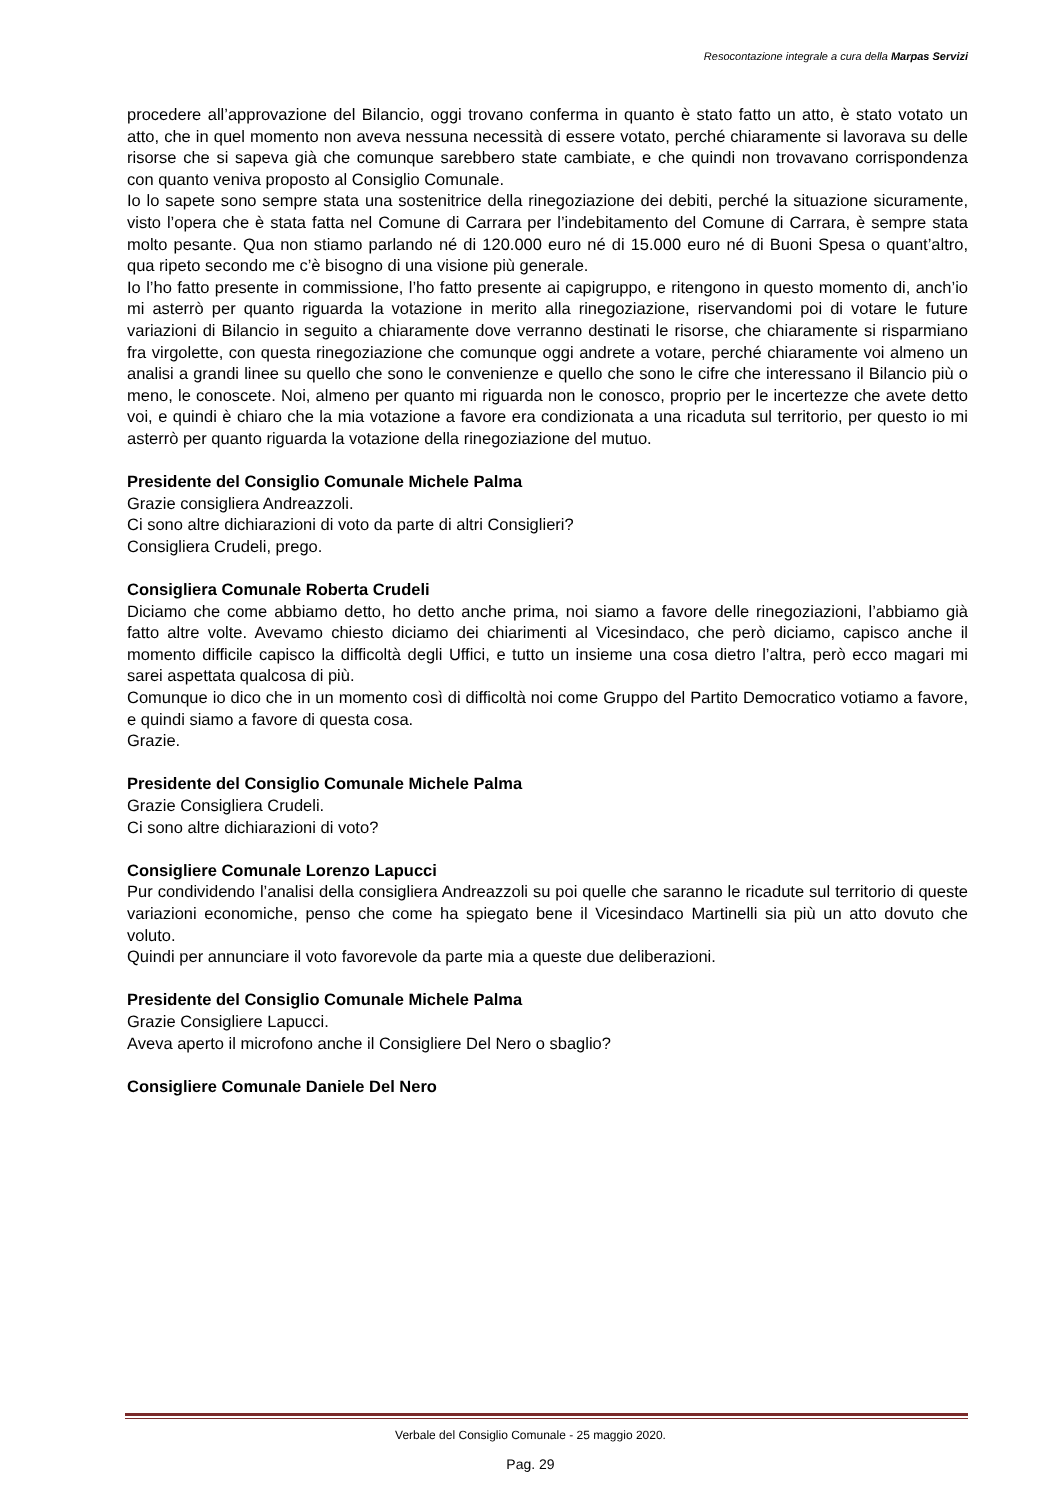Resocontazione integrale a cura della Marpas Servizi
procedere all’approvazione del Bilancio, oggi trovano conferma in quanto è stato fatto un atto, è stato votato un atto, che in quel momento non aveva nessuna necessità di essere votato, perché chiaramente si lavorava su delle risorse che si sapeva già che comunque sarebbero state cambiate, e che quindi non trovavano corrispondenza con quanto veniva proposto al Consiglio Comunale.
Io lo sapete sono sempre stata una sostenitrice della rinegoziazione dei debiti, perché la situazione sicuramente, visto l’opera che è stata fatta nel Comune di Carrara per l’indebitamento del Comune di Carrara, è sempre stata molto pesante. Qua non stiamo parlando né di 120.000 euro né di 15.000 euro né di Buoni Spesa o quant’altro, qua ripeto secondo me c’è bisogno di una visione più generale.
Io l’ho fatto presente in commissione, l’ho fatto presente ai capigruppo, e ritengono in questo momento di, anch’io mi asterrò per quanto riguarda la votazione in merito alla rinegoziazione, riservandomi poi di votare le future variazioni di Bilancio in seguito a chiaramente dove verranno destinati le risorse, che chiaramente si risparmiano fra virgolette, con questa rinegoziazione che comunque oggi andrete a votare, perché chiaramente voi almeno un analisi a grandi linee su quello che sono le convenienze e quello che sono le cifre che interessano il Bilancio più o meno, le conoscete. Noi, almeno per quanto mi riguarda non le conosco, proprio per le incertezze che avete detto voi, e quindi è chiaro che la mia votazione a favore era condizionata a una ricaduta sul territorio, per questo io mi asterrò per quanto riguarda la votazione della rinegoziazione del mutuo.
Presidente del Consiglio Comunale Michele Palma
Grazie consigliera Andreazzoli.
Ci sono altre dichiarazioni di voto da parte di altri Consiglieri?
Consigliera Crudeli, prego.
Consigliera Comunale Roberta Crudeli
Diciamo che come abbiamo detto, ho detto anche prima, noi siamo a favore delle rinegoziazioni, l’abbiamo già fatto altre volte. Avevamo chiesto diciamo dei chiarimenti al Vicesindaco, che però diciamo, capisco anche il momento difficile capisco la difficoltà degli Uffici, e tutto un insieme una cosa dietro l’altra, però ecco magari mi sarei aspettata qualcosa di più.
Comunque io dico che in un momento così di difficoltà noi come Gruppo del Partito Democratico votiamo a favore, e quindi siamo a favore di questa cosa.
Grazie.
Presidente del Consiglio Comunale Michele Palma
Grazie Consigliera Crudeli.
Ci sono altre dichiarazioni di voto?
Consigliere Comunale Lorenzo Lapucci
Pur condividendo l’analisi della consigliera Andreazzoli su poi quelle che saranno le ricadute sul territorio di queste variazioni economiche, penso che come ha spiegato bene il Vicesindaco Martinelli sia più un atto dovuto che voluto.
Quindi per annunciare il voto favorevole da parte mia a queste due deliberazioni.
Presidente del Consiglio Comunale Michele Palma
Grazie Consigliere Lapucci.
Aveva aperto il microfono anche il Consigliere Del Nero o sbaglio?
Consigliere Comunale Daniele Del Nero
Verbale del Consiglio Comunale - 25 maggio 2020.
Pag. 29